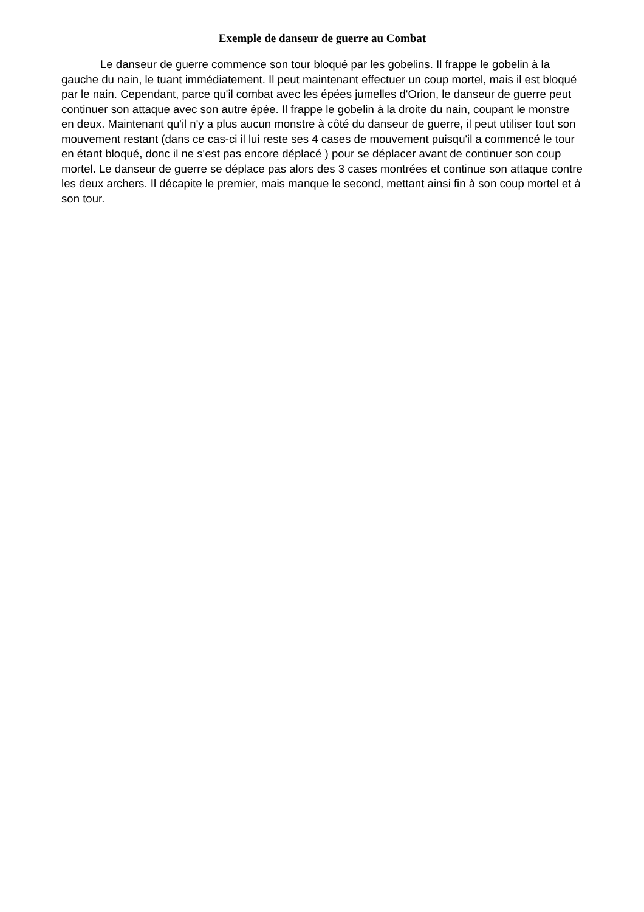Exemple de danseur de guerre au Combat
Le danseur de guerre commence son tour bloqué par les gobelins. Il frappe le gobelin à la gauche du nain, le tuant immédiatement. Il peut maintenant effectuer un coup mortel, mais il est bloqué par le nain. Cependant, parce qu'il combat avec les épées jumelles d'Orion, le danseur de guerre peut continuer son attaque avec son autre épée. Il frappe le gobelin à la droite du nain, coupant le monstre en deux. Maintenant qu'il n'y a plus aucun monstre à côté du danseur de guerre, il peut utiliser tout son mouvement restant (dans ce cas-ci il lui reste ses 4 cases de mouvement puisqu'il a commencé le tour en étant bloqué, donc il ne s'est pas encore déplacé ) pour se déplacer avant de continuer son coup mortel. Le danseur de guerre se déplace pas alors des 3 cases montrées et continue son attaque contre les deux archers. Il décapite le premier, mais manque le second, mettant ainsi fin à son coup mortel et à son tour.